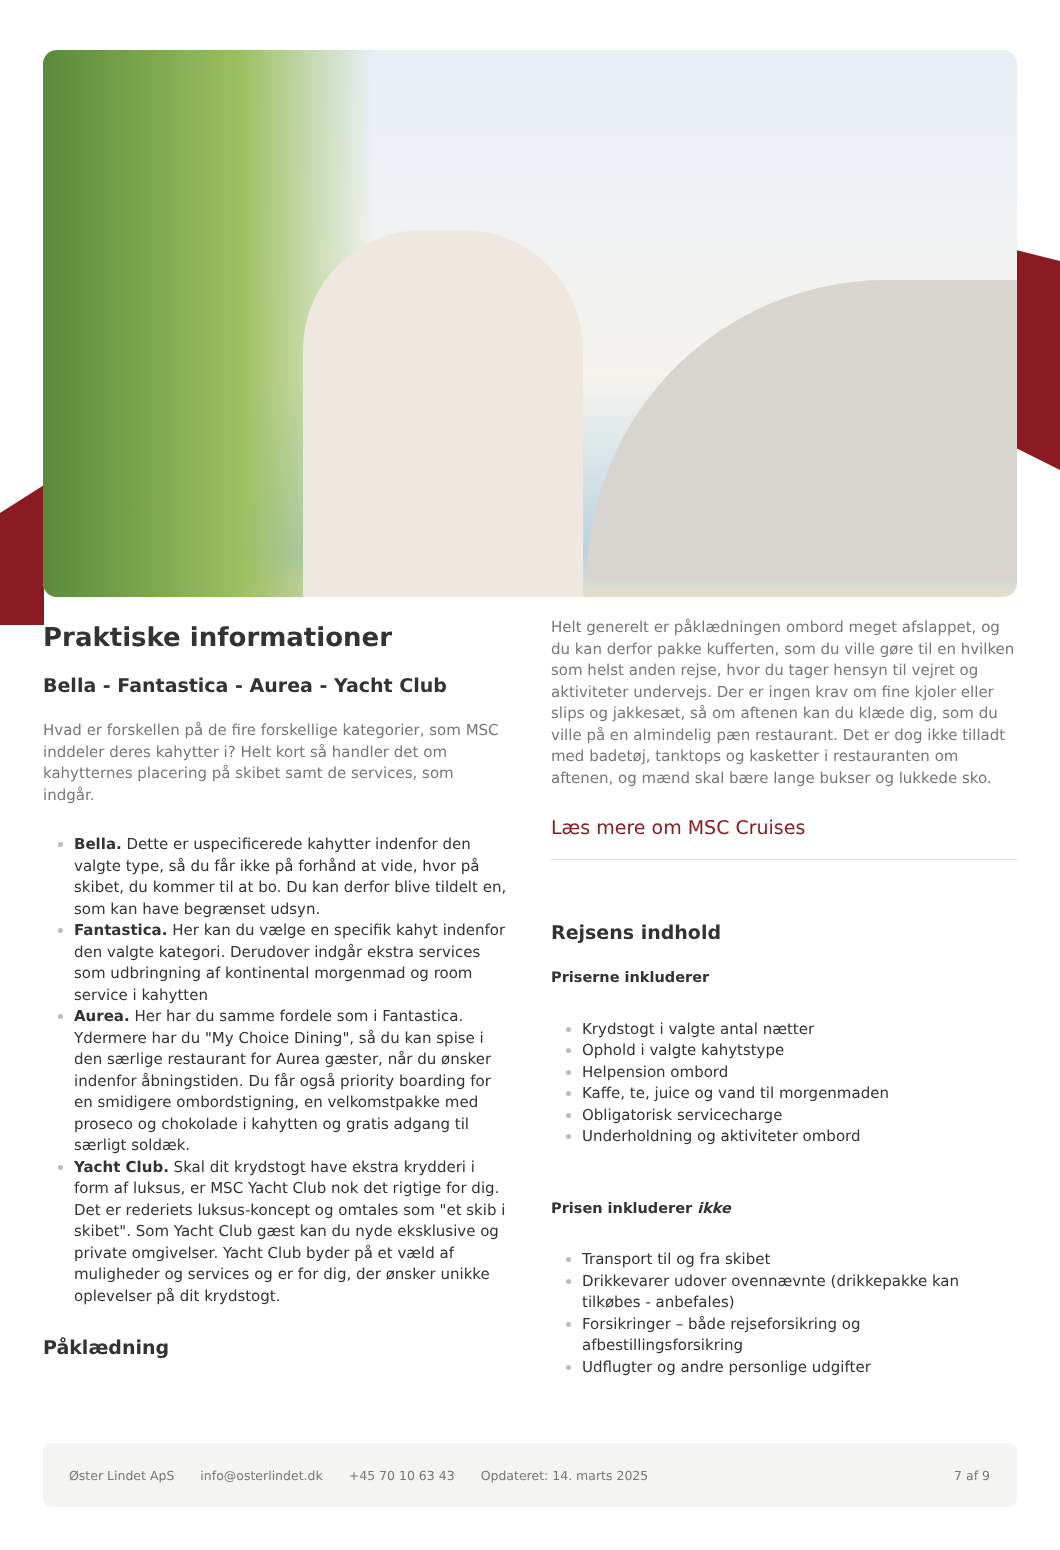Praktiske informationer
Bella - Fantastica - Aurea - Yacht Club
Hvad er forskellen på de fire forskellige kategorier, som MSC inddeler deres kahytter i? Helt kort så handler det om kahytternes placering på skibet samt de services, som indgår.
Bella. Dette er uspecificerede kahytter indenfor den valgte type, så du får ikke på forhånd at vide, hvor på skibet, du kommer til at bo. Du kan derfor blive tildelt en, som kan have begrænset udsyn.
Fantastica. Her kan du vælge en specifik kahyt indenfor den valgte kategori. Derudover indgår ekstra services som udbringning af kontinental morgenmad og room service i kahytten
Aurea. Her har du samme fordele som i Fantastica. Ydermere har du "My Choice Dining", så du kan spise i den særlige restaurant for Aurea gæster, når du ønsker indenfor åbningstiden. Du får også priority boarding for en smidigere ombordstigning, en velkomstpakke med proseco og chokolade i kahytten og gratis adgang til særligt soldæk.
Yacht Club. Skal dit krydstogt have ekstra krydderi i form af luksus, er MSC Yacht Club nok det rigtige for dig. Det er rederiets luksus-koncept og omtales som "et skib i skibet". Som Yacht Club gæst kan du nyde eksklusive og private omgivelser. Yacht Club byder på et væld af muligheder og services og er for dig, der ønsker unikke oplevelser på dit krydstogt.
Påklædning
Helt generelt er påklædningen ombord meget afslappet, og du kan derfor pakke kufferten, som du ville gøre til en hvilken som helst anden rejse, hvor du tager hensyn til vejret og aktiviteter undervejs. Der er ingen krav om fine kjoler eller slips og jakkesæt, så om aftenen kan du klæde dig, som du ville på en almindelig pæn restaurant. Det er dog ikke tilladt med badetøj, tanktops og kasketter i restauranten om aftenen, og mænd skal bære lange bukser og lukkede sko.
Læs mere om MSC Cruises
Rejsens indhold
Priserne inkluderer
Krydstogt i valgte antal nætter
Ophold i valgte kahytstype
Helpension ombord
Kaffe, te, juice og vand til morgenmaden
Obligatorisk servicecharge
Underholdning og aktiviteter ombord
Prisen inkluderer ikke
Transport til og fra skibet
Drikkevarer udover ovennævnte (drikkepakke kan tilkøbes - anbefales)
Forsikringer – både rejseforsikring og afbestillingsforsikring
Udflugter og andre personlige udgifter
Øster Lindet ApS info@osterlindet.dk +45 70 10 63 43 Opdateret: 14. marts 2025 7 af 9